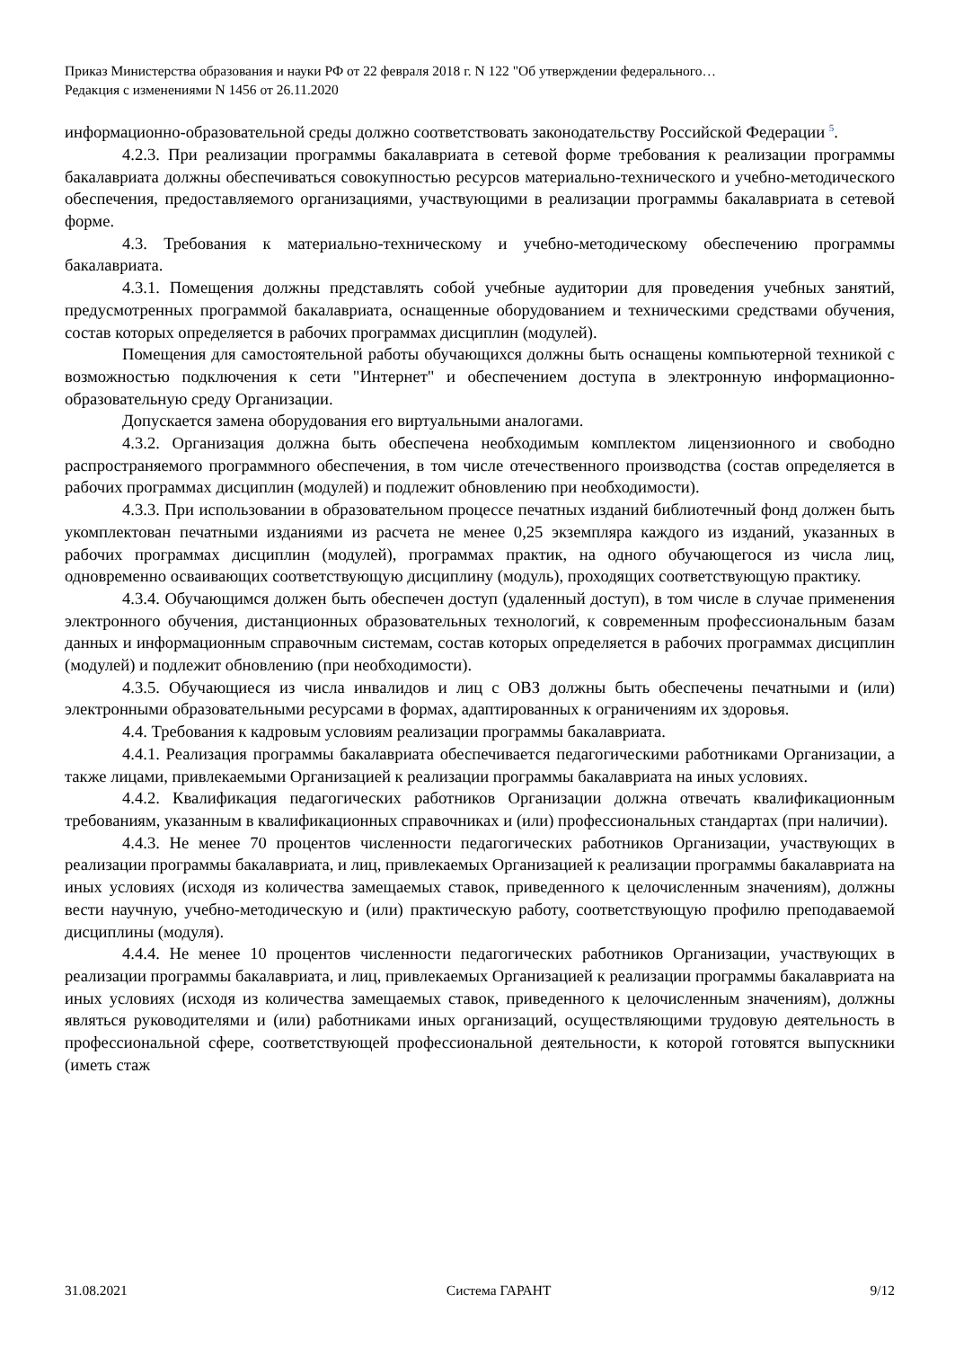Приказ Министерства образования и науки РФ от 22 февраля 2018 г. N 122 "Об утверждении федерального…
Редакция с изменениями N 1456 от 26.11.2020
информационно-образовательной среды должно соответствовать законодательству Российской Федерации <sup>5</sup>.
4.2.3. При реализации программы бакалавриата в сетевой форме требования к реализации программы бакалавриата должны обеспечиваться совокупностью ресурсов материально-технического и учебно-методического обеспечения, предоставляемого организациями, участвующими в реализации программы бакалавриата в сетевой форме.
4.3. Требования к материально-техническому и учебно-методическому обеспечению программы бакалавриата.
4.3.1. Помещения должны представлять собой учебные аудитории для проведения учебных занятий, предусмотренных программой бакалавриата, оснащенные оборудованием и техническими средствами обучения, состав которых определяется в рабочих программах дисциплин (модулей).
Помещения для самостоятельной работы обучающихся должны быть оснащены компьютерной техникой с возможностью подключения к сети "Интернет" и обеспечением доступа в электронную информационно-образовательную среду Организации.
Допускается замена оборудования его виртуальными аналогами.
4.3.2. Организация должна быть обеспечена необходимым комплектом лицензионного и свободно распространяемого программного обеспечения, в том числе отечественного производства (состав определяется в рабочих программах дисциплин (модулей) и подлежит обновлению при необходимости).
4.3.3. При использовании в образовательном процессе печатных изданий библиотечный фонд должен быть укомплектован печатными изданиями из расчета не менее 0,25 экземпляра каждого из изданий, указанных в рабочих программах дисциплин (модулей), программах практик, на одного обучающегося из числа лиц, одновременно осваивающих соответствующую дисциплину (модуль), проходящих соответствующую практику.
4.3.4. Обучающимся должен быть обеспечен доступ (удаленный доступ), в том числе в случае применения электронного обучения, дистанционных образовательных технологий, к современным профессиональным базам данных и информационным справочным системам, состав которых определяется в рабочих программах дисциплин (модулей) и подлежит обновлению (при необходимости).
4.3.5. Обучающиеся из числа инвалидов и лиц с ОВЗ должны быть обеспечены печатными и (или) электронными образовательными ресурсами в формах, адаптированных к ограничениям их здоровья.
4.4. Требования к кадровым условиям реализации программы бакалавриата.
4.4.1. Реализация программы бакалавриата обеспечивается педагогическими работниками Организации, а также лицами, привлекаемыми Организацией к реализации программы бакалавриата на иных условиях.
4.4.2. Квалификация педагогических работников Организации должна отвечать квалификационным требованиям, указанным в квалификационных справочниках и (или) профессиональных стандартах (при наличии).
4.4.3. Не менее 70 процентов численности педагогических работников Организации, участвующих в реализации программы бакалавриата, и лиц, привлекаемых Организацией к реализации программы бакалавриата на иных условиях (исходя из количества замещаемых ставок, приведенного к целочисленным значениям), должны вести научную, учебно-методическую и (или) практическую работу, соответствующую профилю преподаваемой дисциплины (модуля).
4.4.4. Не менее 10 процентов численности педагогических работников Организации, участвующих в реализации программы бакалавриата, и лиц, привлекаемых Организацией к реализации программы бакалавриата на иных условиях (исходя из количества замещаемых ставок, приведенного к целочисленным значениям), должны являться руководителями и (или) работниками иных организаций, осуществляющими трудовую деятельность в профессиональной сфере, соответствующей профессиональной деятельности, к которой готовятся выпускники (иметь стаж
31.08.2021 Система ГАРАНТ 9/12